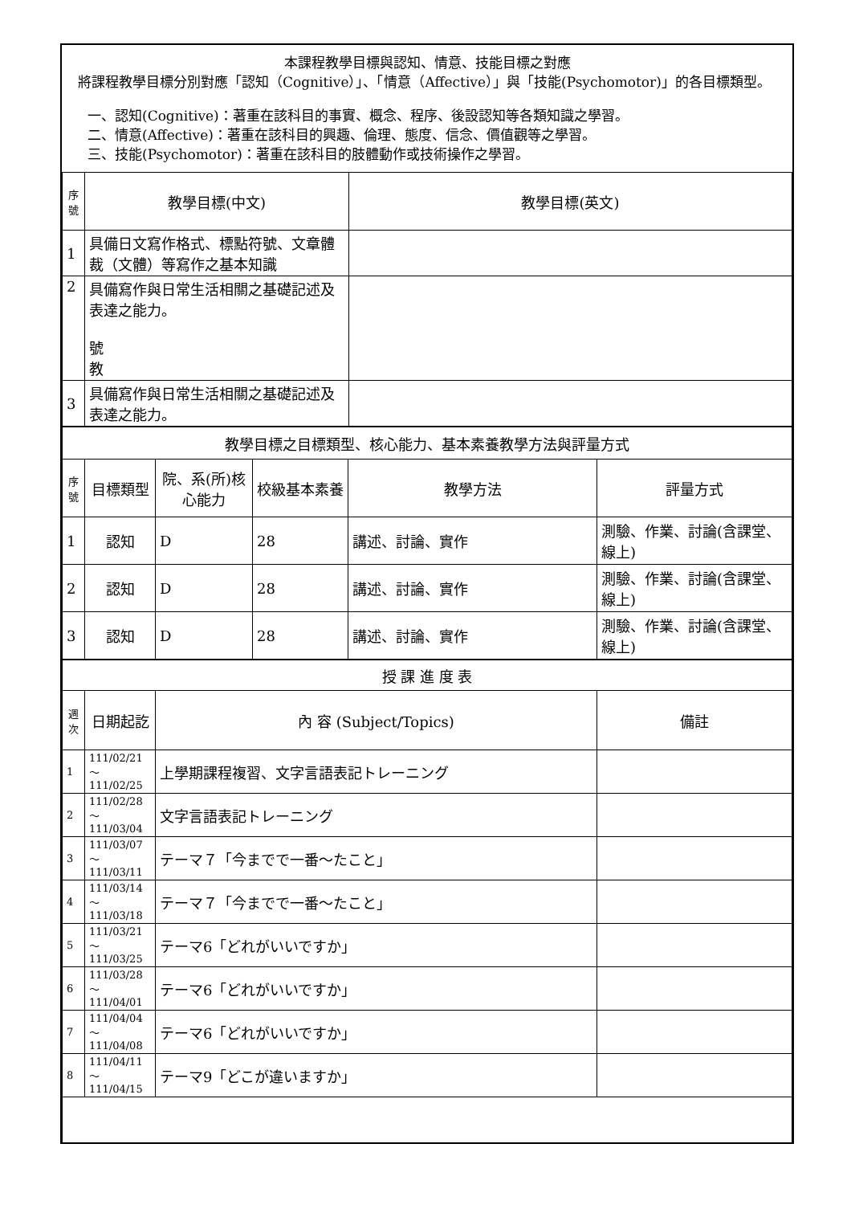本課程教學目標與認知、情意、技能目標之對應
將課程教學目標分別對應「認知（Cognitive）」、「情意（Affective）」與「技能(Psychomotor)」的各目標類型。
一、認知(Cognitive)：著重在該科目的事實、概念、程序、後設認知等各類知識之學習。
二、情意(Affective)：著重在該科目的興趣、倫理、態度、信念、價值觀等之學習。
三、技能(Psychomotor)：著重在該科目的肢體動作或技術操作之學習。
| 序號 | 教學目標(中文) | 教學目標(英文) |
| --- | --- | --- |
| 1 | 具備日文寫作格式、標點符號、文章體裁（文體）等寫作之基本知識 | |
| 2 | 具備寫作與日常生活相關之基礎記述及表達之能力。 號 教 | |
| 3 | 具備寫作與日常生活相關之基礎記述及表達之能力。 | |
| 教學目標之目標類型、核心能力、基本素養教學方法與評量方式 | | | | | |
| --- | --- | --- | --- | --- | --- |
| 序號 | 目標類型 | 院、系(所)核心能力 | 校級基本素養 | 教學方法 | 評量方式 |
| 1 | 認知 | D | 28 | 講述、討論、實作 | 測驗、作業、討論(含課堂、線上) |
| 2 | 認知 | D | 28 | 講述、討論、實作 | 測驗、作業、討論(含課堂、線上) |
| 3 | 認知 | D | 28 | 講述、討論、實作 | 測驗、作業、討論(含課堂、線上) |
| 授 課 進 度 表 | | | |
| --- | --- | --- | --- |
| 週次 | 日期起訖 | 內 容 (Subject/Topics) | 備註 |
| 1 | 111/02/21～ 111/02/25 | 上學期課程複習、文字言語表記トレーニング | |
| 2 | 111/02/28～ 111/03/04 | 文字言語表記トレーニング | |
| 3 | 111/03/07～ 111/03/11 | テーマ７「今までで一番～たこと」 | |
| 4 | 111/03/14～ 111/03/18 | テーマ７「今までで一番～たこと」 | |
| 5 | 111/03/21～ 111/03/25 | テーマ6「どれがいいですか」 | |
| 6 | 111/03/28～ 111/04/01 | テーマ6「どれがいいですか」 | |
| 7 | 111/04/04～ 111/04/08 | テーマ6「どれがいいですか」 | |
| 8 | 111/04/11～ 111/04/15 | テーマ9「どこが違いますか」 | |